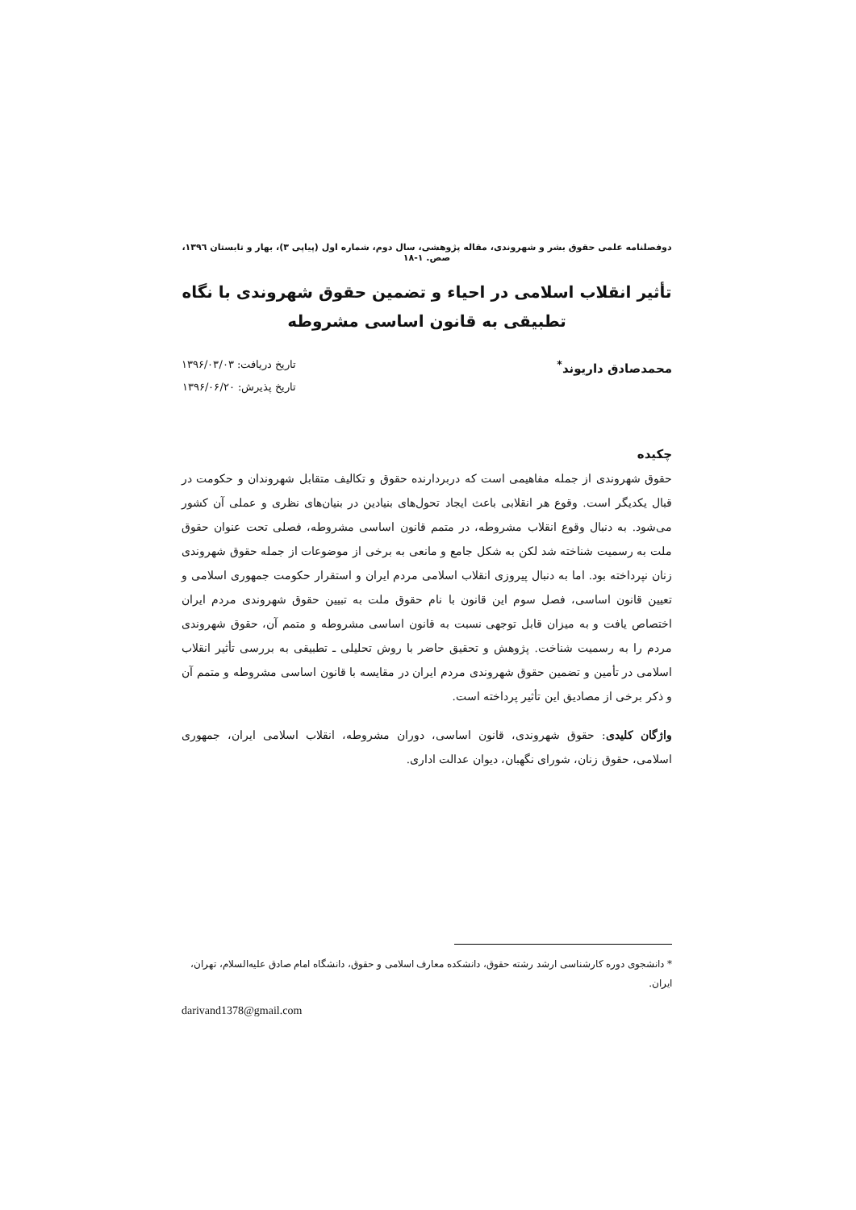دوفصلنامه علمی حقوق بشر و شهروندی، مقاله پژوهشی، سال دوم، شماره اول (پیاپی ۳)، بهار و تابستان ۱۳۹٦، صص. ۱-۱۸
تأثیر انقلاب اسلامی در احیاء و تضمین حقوق شهروندی با نگاه تطبیقی به قانون اساسی مشروطه
محمدصادق داریوند<sup>*</sup>
تاریخ دریافت: ۱۳۹۶/۰۳/۰۳
تاریخ پذیرش: ۱۳۹۶/۰۶/۲۰
چکیده
حقوق شهروندی از جمله مفاهیمی است که دربردارنده حقوق و تکالیف متقابل شهروندان و حکومت در قبال یکدیگر است. وقوع هر انقلابی باعث ایجاد تحول‌های بنیادین در بنیان‌های نظری و عملی آن کشور می‌شود. به دنبال وقوع انقلاب مشروطه، در متمم قانون اساسی مشروطه، فصلی تحت عنوان حقوق ملت به رسمیت شناخته شد لکن به شکل جامع و مانعی به برخی از موضوعات از جمله حقوق شهروندی زنان نپرداخته بود. اما به دنبال پیروزی انقلاب اسلامی مردم ایران و استقرار حکومت جمهوری اسلامی و تعیین قانون اساسی، فصل سوم این قانون با نام حقوق ملت به تبیین حقوق شهروندی مردم ایران اختصاص یافت و به میزان قابل توجهی نسبت به قانون اساسی مشروطه و متمم آن، حقوق شهروندی مردم را به رسمیت شناخت. پژوهش و تحقیق حاضر با روش تحلیلی ـ تطبیقی به بررسی تأثیر انقلاب اسلامی در تأمین و تضمین حقوق شهروندی مردم ایران در مقایسه با قانون اساسی مشروطه و متمم آن و ذکر برخی از مصادیق این تأثیر پرداخته است.
واژگان کلیدی: حقوق شهروندی، قانون اساسی، دوران مشروطه، انقلاب اسلامی ایران، جمهوری اسلامی، حقوق زنان، شورای نگهبان، دیوان عدالت اداری.
* دانشجوی دوره کارشناسی ارشد رشته حقوق، دانشکده معارف اسلامی و حقوق، دانشگاه امام صادق علیه‌السلام، تهران، ایران.
darivand1378@gmail.com